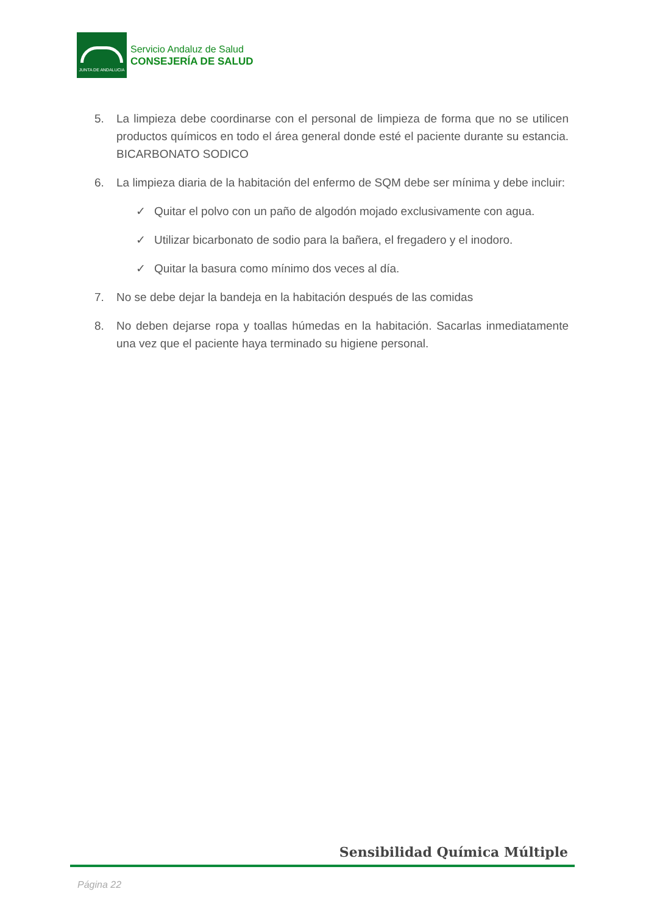JUNTA DE ANDALUCIA
Servicio Andaluz de Salud
CONSEJERÍA DE SALUD
5. La limpieza debe coordinarse con el personal de limpieza de forma que no se utilicen productos químicos en todo el área general donde esté el paciente durante su estancia. BICARBONATO SODICO
6. La limpieza diaria de la habitación del enfermo de SQM debe ser mínima y debe incluir:
✓ Quitar el polvo con un paño de algodón mojado exclusivamente con agua.
✓ Utilizar bicarbonato de sodio para la bañera, el fregadero y el inodoro.
✓ Quitar la basura como mínimo dos veces al día.
7. No se debe dejar la bandeja en la habitación después de las comidas
8. No deben dejarse ropa y toallas húmedas en la habitación. Sacarlas inmediatamente una vez que el paciente haya terminado su higiene personal.
Sensibilidad Química Múltiple
Página 22